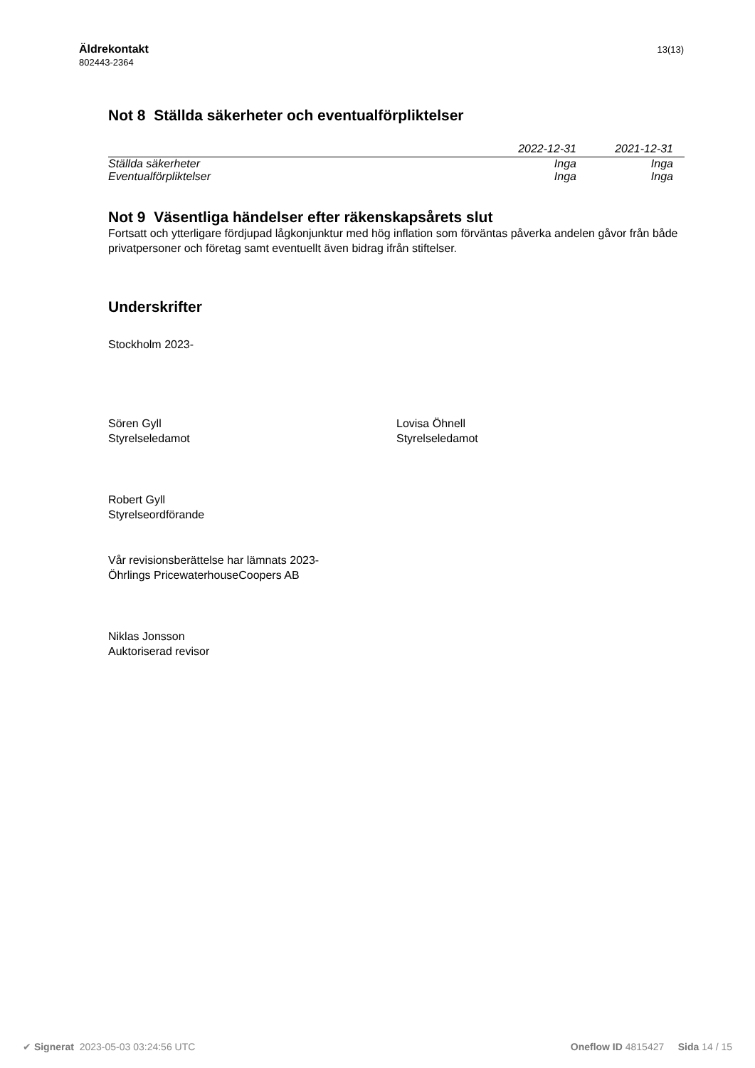Äldrekontakt
802443-2364
13(13)
Not 8 Ställda säkerheter och eventualförpliktelser
| | 2022-12-31 | 2021-12-31 |
| --- | --- | --- |
| Ställda säkerheter | Inga | Inga |
| Eventualförpliktelser | Inga | Inga |
Not 9 Väsentliga händelser efter räkenskapsårets slut
Fortsatt och ytterligare fördjupad lågkonjunktur med hög inflation som förväntas påverka andelen gåvor från både privatpersoner och företag samt eventuellt även bidrag ifrån stiftelser.
Underskrifter
Stockholm 2023-
Sören Gyll
Styrelseledamot
Lovisa Öhnell
Styrelseledamot
Robert Gyll
Styrelseordförande
Vår revisionsberättelse har lämnats 2023-
Öhrlings PricewaterhouseCoopers AB
Niklas Jonsson
Auktoriserad revisor
✔ Signerat 2023-05-03 03:24:56 UTC Oneflow ID 4815427 Sida 14 / 15